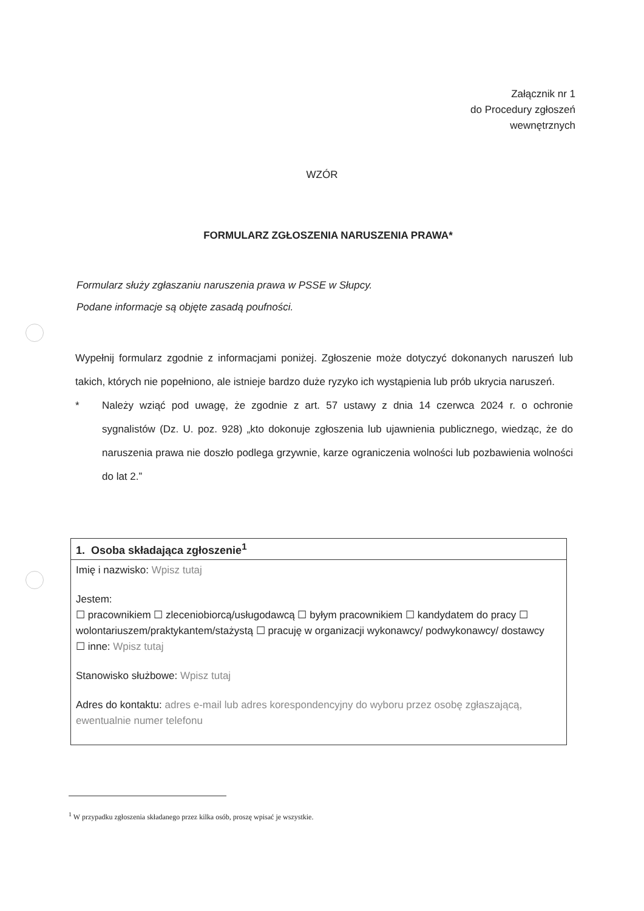Załącznik nr 1
do Procedury zgłoszeń
wewnętrznych
WZÓR
FORMULARZ ZGŁOSZENIA NARUSZENIA PRAWA*
Formularz służy zgłaszaniu naruszenia prawa w PSSE w Słupcy.
Podane informacje są objęte zasadą poufności.
Wypełnij formularz zgodnie z informacjami poniżej. Zgłoszenie może dotyczyć dokonanych naruszeń lub takich, których nie popełniono, ale istnieje bardzo duże ryzyko ich wystąpienia lub prób ukrycia naruszeń.
* Należy wziąć pod uwagę, że zgodnie z art. 57 ustawy z dnia 14 czerwca 2024 r. o ochronie sygnalistów (Dz. U. poz. 928) „kto dokonuje zgłoszenia lub ujawnienia publicznego, wiedząc, że do naruszenia prawa nie doszło podlega grzywnie, karze ograniczenia wolności lub pozbawienia wolności do lat 2.”
| 1. Osoba składająca zgłoszenie<sup>1</sup> |
| --- |
| Imię i nazwisko: Wpisz tutaj Jestem: ☐ pracownikiem ☐ zleceniobiorcą/usługodawcą ☐ byłym pracownikiem ☐ kandydatem do pracy ☐ wolontariuszem/praktykantem/stażystą ☐ pracuję w organizacji wykonawcy/ podwykonawcy/ dostawcy ☐ inne: Wpisz tutaj Stanowisko służbowe: Wpisz tutaj Adres do kontaktu: adres e-mail lub adres korespondencyjny do wyboru przez osobę zgłaszającą, ewentualnie numer telefonu |
<sup>1</sup> W przypadku zgłoszenia składanego przez kilka osób, proszę wpisać je wszystkie.